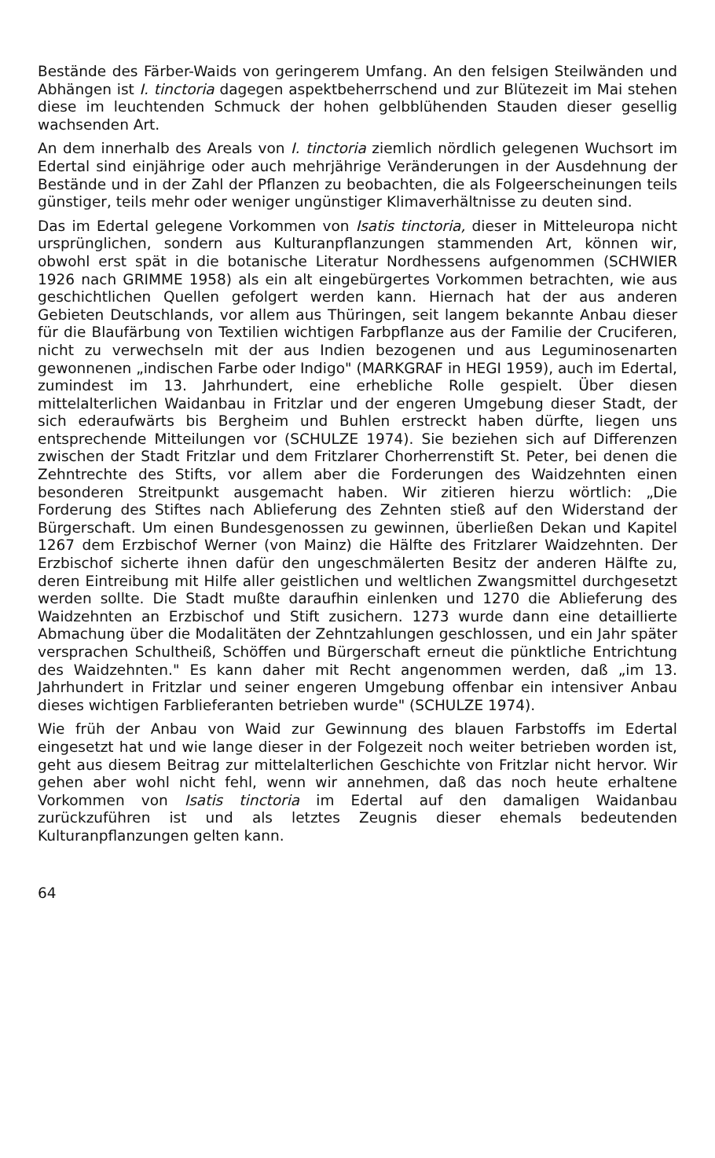Bestände des Färber-Waids von geringerem Umfang. An den felsigen Steilwänden und Abhängen ist I. tinctoria dagegen aspektbeherrschend und zur Blütezeit im Mai stehen diese im leuchtenden Schmuck der hohen gelbblühenden Stauden dieser gesellig wachsenden Art.
An dem innerhalb des Areals von I. tinctoria ziemlich nördlich gelegenen Wuchsort im Edertal sind einjährige oder auch mehrjährige Veränderungen in der Ausdehnung der Bestände und in der Zahl der Pflanzen zu beobachten, die als Folgeerscheinungen teils günstiger, teils mehr oder weniger ungünstiger Klimaverhältnisse zu deuten sind.
Das im Edertal gelegene Vorkommen von Isatis tinctoria, dieser in Mitteleuropa nicht ursprünglichen, sondern aus Kulturanpflanzungen stammenden Art, können wir, obwohl erst spät in die botanische Literatur Nordhessens aufgenommen (SCHWIER 1926 nach GRIMME 1958) als ein alt eingebürgertes Vorkommen betrachten, wie aus geschichtlichen Quellen gefolgert werden kann. Hiernach hat der aus anderen Gebieten Deutschlands, vor allem aus Thüringen, seit langem bekannte Anbau dieser für die Blaufärbung von Textilien wichtigen Farbpflanze aus der Familie der Cruciferen, nicht zu verwechseln mit der aus Indien bezogenen und aus Leguminosenarten gewonnenen „indischen Farbe oder Indigo" (MARKGRAF in HEGI 1959), auch im Edertal, zumindest im 13. Jahrhundert, eine erhebliche Rolle gespielt. Über diesen mittelalterlichen Waidanbau in Fritzlar und der engeren Umgebung dieser Stadt, der sich ederaufwärts bis Bergheim und Buhlen erstreckt haben dürfte, liegen uns entsprechende Mitteilungen vor (SCHULZE 1974). Sie beziehen sich auf Differenzen zwischen der Stadt Fritzlar und dem Fritzlarer Chorherrenstift St. Peter, bei denen die Zehntrechte des Stifts, vor allem aber die Forderungen des Waidzehnten einen besonderen Streitpunkt ausgemacht haben. Wir zitieren hierzu wörtlich: „Die Forderung des Stiftes nach Ablieferung des Zehnten stieß auf den Widerstand der Bürgerschaft. Um einen Bundesgenossen zu gewinnen, überließen Dekan und Kapitel 1267 dem Erzbischof Werner (von Mainz) die Hälfte des Fritzlarer Waidzehnten. Der Erzbischof sicherte ihnen dafür den ungeschmälerten Besitz der anderen Hälfte zu, deren Eintreibung mit Hilfe aller geistlichen und weltlichen Zwangsmittel durchgesetzt werden sollte. Die Stadt mußte daraufhin einlenken und 1270 die Ablieferung des Waidzehnten an Erzbischof und Stift zusichern. 1273 wurde dann eine detaillierte Abmachung über die Modalitäten der Zehntzahlungen geschlossen, und ein Jahr später versprachen Schultheiß, Schöffen und Bürgerschaft erneut die pünktliche Entrichtung des Waidzehnten." Es kann daher mit Recht angenommen werden, daß „im 13. Jahrhundert in Fritzlar und seiner engeren Umgebung offenbar ein intensiver Anbau dieses wichtigen Farblieferanten betrieben wurde" (SCHULZE 1974).
Wie früh der Anbau von Waid zur Gewinnung des blauen Farbstoffs im Edertal eingesetzt hat und wie lange dieser in der Folgezeit noch weiter betrieben worden ist, geht aus diesem Beitrag zur mittelalterlichen Geschichte von Fritzlar nicht hervor. Wir gehen aber wohl nicht fehl, wenn wir annehmen, daß das noch heute erhaltene Vorkommen von Isatis tinctoria im Edertal auf den damaligen Waidanbau zurückzuführen ist und als letztes Zeugnis dieser ehemals bedeutenden Kulturanpflanzungen gelten kann.
64